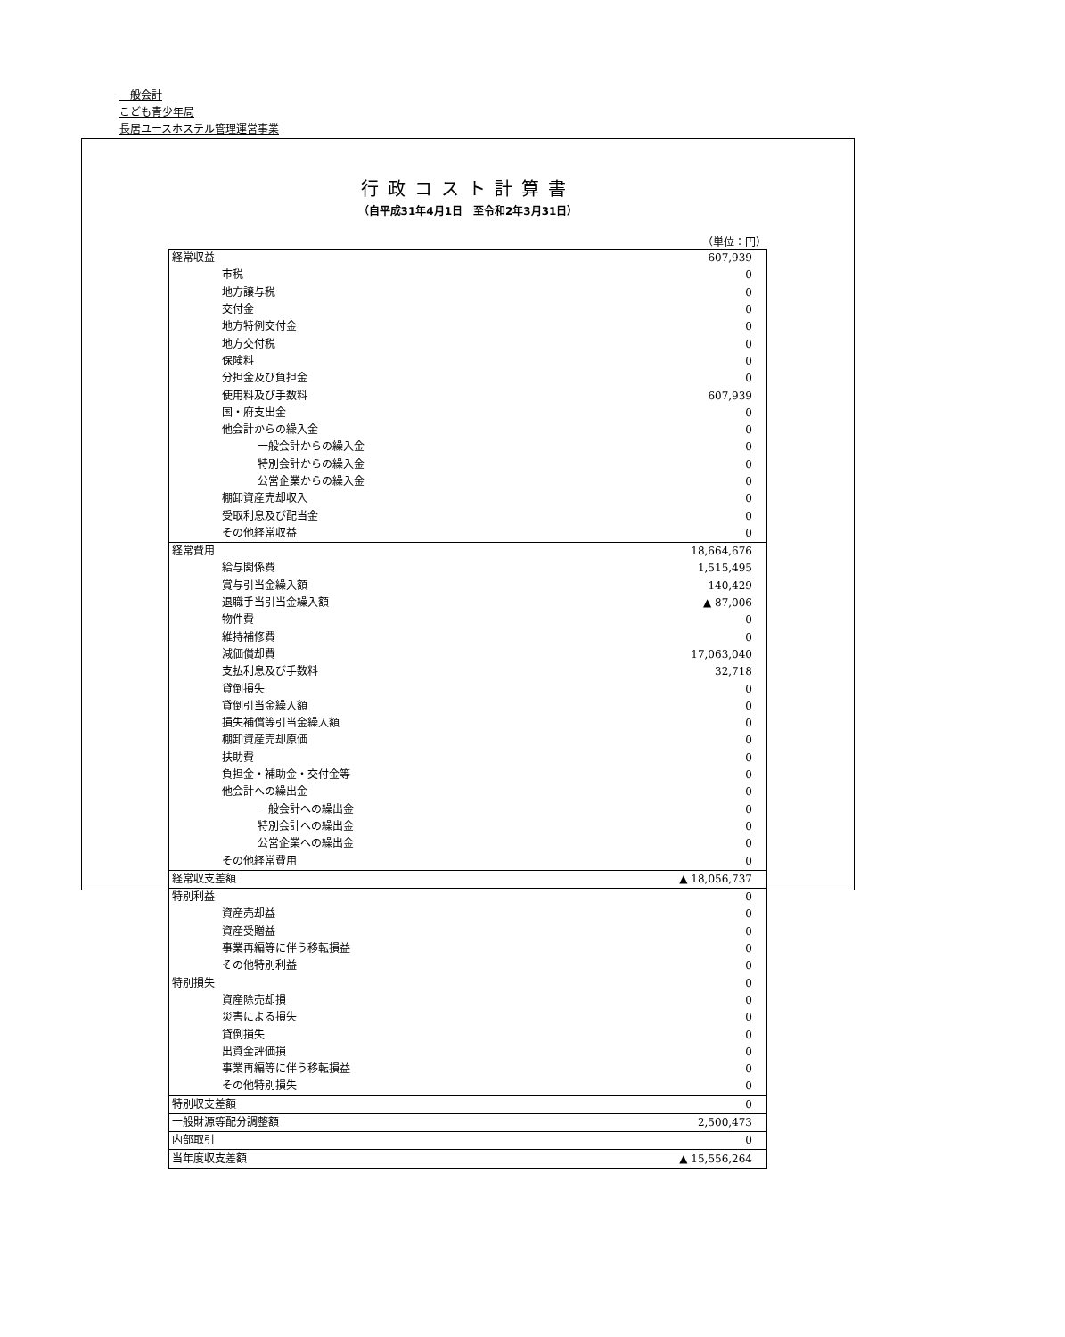一般会計
こども青少年局
長居ユースホステル管理運営事業
行政コスト計算書
（自平成31年4月1日　至令和2年3月31日）
（単位：円）
| 経常収益 | 607,939 |
| 市税 | 0 |
| 地方譲与税 | 0 |
| 交付金 | 0 |
| 地方特例交付金 | 0 |
| 地方交付税 | 0 |
| 保険料 | 0 |
| 分担金及び負担金 | 0 |
| 使用料及び手数料 | 607,939 |
| 国・府支出金 | 0 |
| 他会計からの繰入金 | 0 |
| 一般会計からの繰入金 | 0 |
| 特別会計からの繰入金 | 0 |
| 公営企業からの繰入金 | 0 |
| 棚卸資産売却収入 | 0 |
| 受取利息及び配当金 | 0 |
| その他経常収益 | 0 |
| 経常費用 | 18,664,676 |
| 給与関係費 | 1,515,495 |
| 賞与引当金繰入額 | 140,429 |
| 退職手当引当金繰入額 | ▲ 87,006 |
| 物件費 | 0 |
| 維持補修費 | 0 |
| 減価償却費 | 17,063,040 |
| 支払利息及び手数料 | 32,718 |
| 貸倒損失 | 0 |
| 貸倒引当金繰入額 | 0 |
| 損失補償等引当金繰入額 | 0 |
| 棚卸資産売却原価 | 0 |
| 扶助費 | 0 |
| 負担金・補助金・交付金等 | 0 |
| 他会計への繰出金 | 0 |
| 一般会計への繰出金 | 0 |
| 特別会計への繰出金 | 0 |
| 公営企業への繰出金 | 0 |
| その他経常費用 | 0 |
| 経常収支差額 | ▲ 18,056,737 |
| 特別利益 | 0 |
| 資産売却益 | 0 |
| 資産受贈益 | 0 |
| 事業再編等に伴う移転損益 | 0 |
| その他特別利益 | 0 |
| 特別損失 | 0 |
| 資産除売却損 | 0 |
| 災害による損失 | 0 |
| 貸倒損失 | 0 |
| 出資金評価損 | 0 |
| 事業再編等に伴う移転損益 | 0 |
| その他特別損失 | 0 |
| 特別収支差額 | 0 |
| 一般財源等配分調整額 | 2,500,473 |
| 内部取引 | 0 |
| 当年度収支差額 | ▲ 15,556,264 |